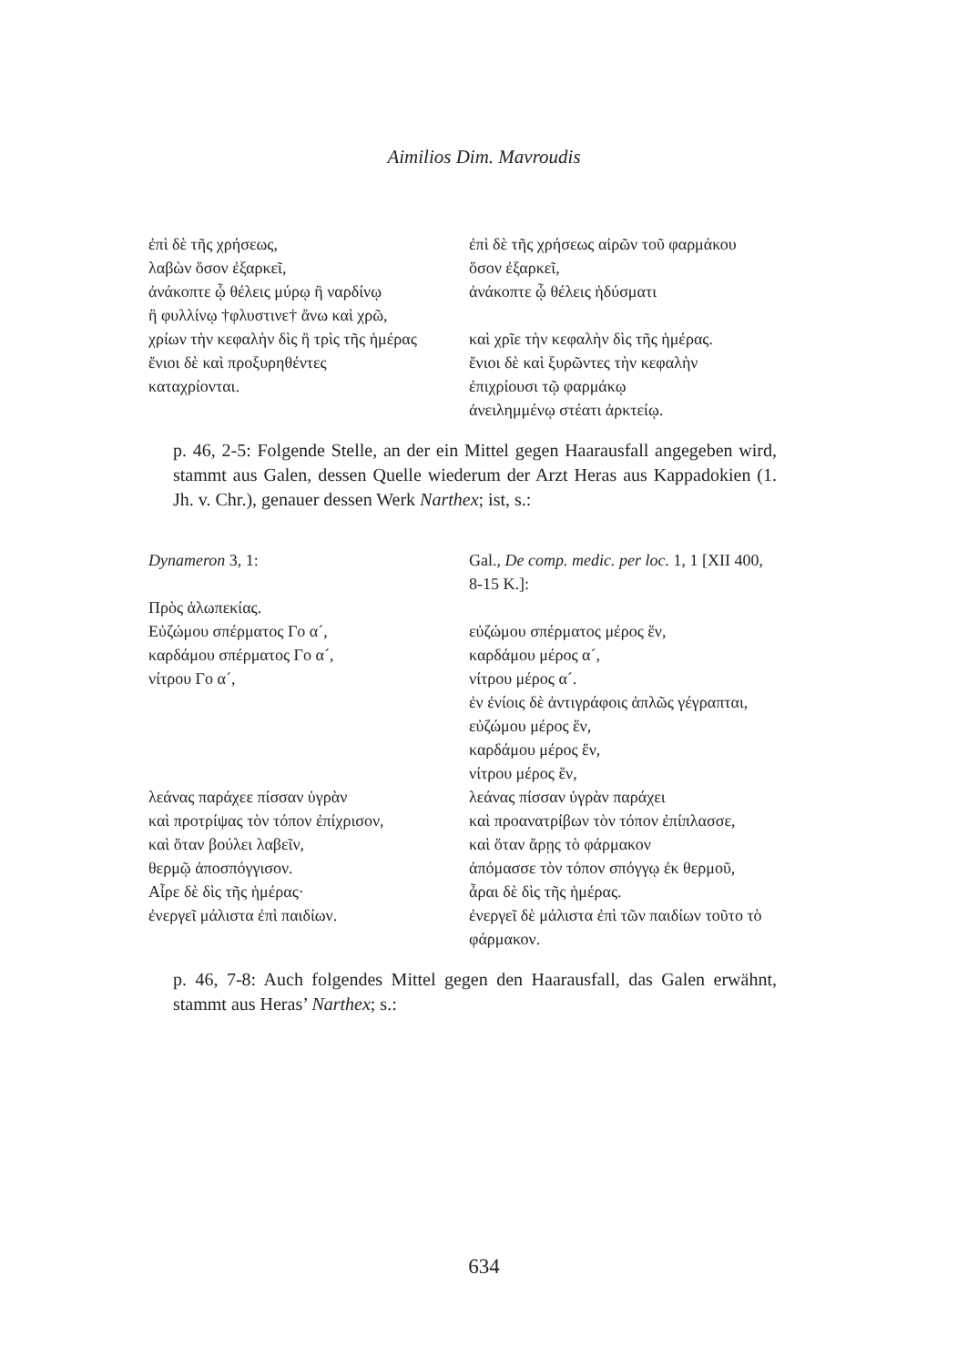Aimilios Dim. Mavroudis
| ἐπὶ δὲ τῆς χρήσεως, | ἐπὶ δὲ τῆς χρήσεως αἰρῶν τοῦ φαρμάκου |
| λαβὼν ὅσον ἐξαρκεῖ, | ὅσον ἐξαρκεῖ, |
| ἀνάκοπτε ᾧ θέλεις μύρῳ ἢ ναρδίνῳ | ἀνάκοπτε ᾧ θέλεις ἡδύσματι |
| ἢ φυλλίνῳ †φλυστινε† ἄνω καὶ χρῶ, | |
| χρίων τὴν κεφαλὴν δὶς ἢ τρὶς τῆς ἡμέρας | καὶ χρῖε τὴν κεφαλὴν δὶς τῆς ἡμέρας. |
| ἔνιοι δὲ καὶ προξυρηθέντες | ἔνιοι δὲ καὶ ξυρῶντες τὴν κεφαλὴν |
| καταχρίονται. | ἐπιχρίουσι τῷ φαρμάκῳ ἀνειλημμένῳ στέατι ἀρκτείῳ. |
p. 46, 2-5: Folgende Stelle, an der ein Mittel gegen Haarausfall angegeben wird, stammt aus Galen, dessen Quelle wiederum der Arzt Heras aus Kappadokien (1. Jh. v. Chr.), genauer dessen Werk Narthex; ist, s.:
| Dynameron 3, 1: | Gal., De comp. medic. per loc. 1, 1 [XII 400, 8-15 K.]: |
| Πρὸς ἀλωπεκίας. | |
| Εὐζώμου σπέρματος Γο α´, | εὐζώμου σπέρματος μέρος ἕν, |
| καρδάμου σπέρματος Γο α´, | καρδάμου μέρος α´, |
| νίτρου Γο α´, | νίτρου μέρος α´. ἐν ἐνίοις δὲ ἀντιγράφοις ἁπλῶς γέγραπται, εὐζώμου μέρος ἕν, καρδάμου μέρος ἕν, νίτρου μέρος ἕν, |
| λεάνας παράχεε πίσσαν ὑγρὰν | λεάνας πίσσαν ὑγρὰν παράχει |
| καὶ προτρίψας τὸν τόπον ἐπίχρισον, | καὶ προανατρίβων τὸν τόπον ἐπίπλασσε, |
| καὶ ὅταν βούλει λαβεῖν, | καὶ ὅταν ἄρῃς τὸ φάρμακον |
| θερμῷ ἀποσπόγγισον. | ἀπόμασσε τὸν τόπον σπόγγῳ ἐκ θερμοῦ, |
| Αἶρε δὲ δὶς τῆς ἡμέρας· | ἆραι δὲ δὶς τῆς ἡμέρας. |
| ἐνεργεῖ μάλιστα ἐπὶ παιδίων. | ἐνεργεῖ δὲ μάλιστα ἐπὶ τῶν παιδίων τοῦτο τὸ φάρμακον. |
p. 46, 7-8: Auch folgendes Mittel gegen den Haarausfall, das Galen erwähnt, stammt aus Heras’ Narthex; s.:
634